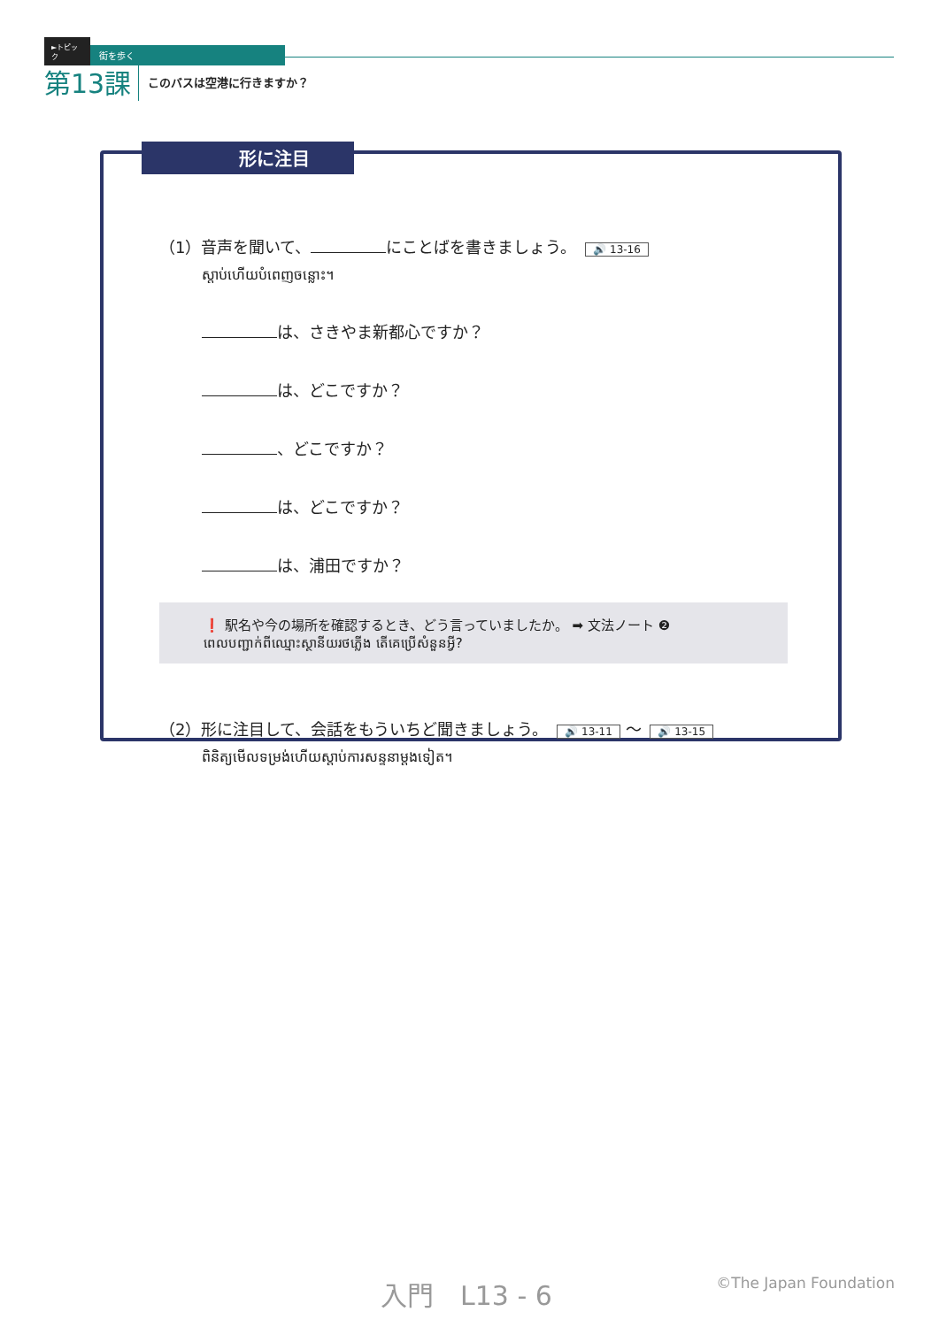►トピック 街を歩く
第13課 このバスは空港に行きますか？
形に注目
（1）音声を聞いて、 にことばを書きましょう。 🔊 13-16
ស្តាប់ហើយបំពេញចន្លោះ។
は、さきやま新都心ですか？
は、どこですか？
、どこですか？
は、どこですか？
は、浦田ですか？
❗ 駅名や今の場所を確認するとき、どう言っていましたか。 ➡ 文法ノート ❷
ពេលបញ្ជាក់ពីឈ្មោះស្ថានីយរថភ្លើង តើគេប្រើសំនួនអ្វី?
（2）形に注目して、会話をもういちど聞きましょう。 🔊 13-11 ～ 🔊 13-15
ពិនិត្យមើលទម្រង់ហើយស្តាប់ការសន្ទនាម្តងទៀត។
入門　L13 - 6 ©The Japan Foundation